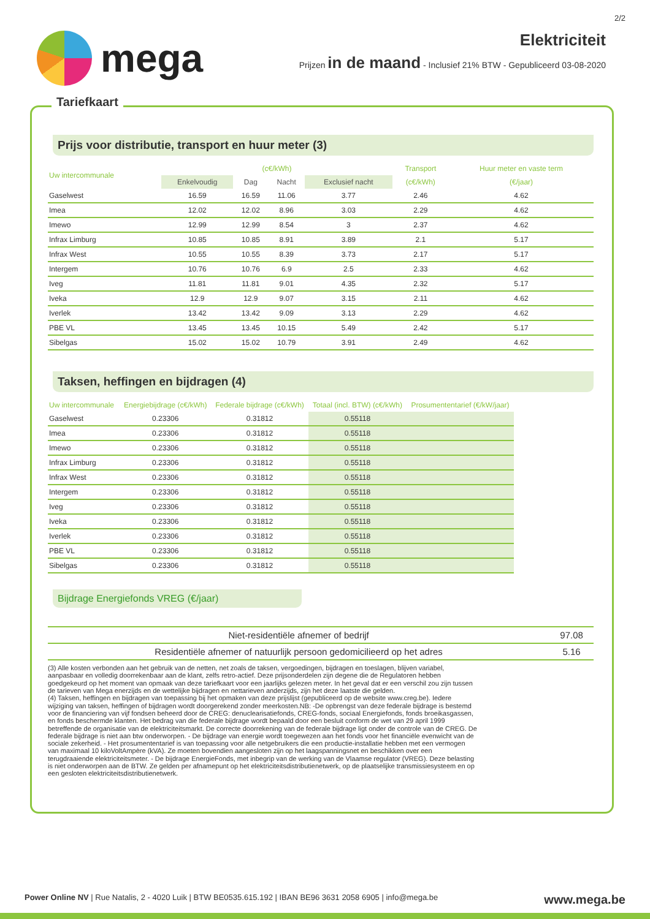2/2
mega
Elektriciteit
Prijzen in de maand - Inclusief 21% BTW - Gepubliceerd 03-08-2020
Tariefkaart
Prijs voor distributie, transport en huur meter (3)
| Uw intercommunale | (c€/kWh) | | | | Transport | Huur meter en vaste term |
| --- | --- | --- | --- | --- | --- | --- |
| | Enkelvoudig | Dag | Nacht | Exclusief nacht | (c€/kWh) | (€/jaar) |
| Gaselwest | 16.59 | 16.59 | 11.06 | 3.77 | 2.46 | 4.62 |
| Imea | 12.02 | 12.02 | 8.96 | 3.03 | 2.29 | 4.62 |
| Imewo | 12.99 | 12.99 | 8.54 | 3 | 2.37 | 4.62 |
| Infrax Limburg | 10.85 | 10.85 | 8.91 | 3.89 | 2.1 | 5.17 |
| Infrax West | 10.55 | 10.55 | 8.39 | 3.73 | 2.17 | 5.17 |
| Intergem | 10.76 | 10.76 | 6.9 | 2.5 | 2.33 | 4.62 |
| Iveg | 11.81 | 11.81 | 9.01 | 4.35 | 2.32 | 5.17 |
| Iveka | 12.9 | 12.9 | 9.07 | 3.15 | 2.11 | 4.62 |
| Iverlek | 13.42 | 13.42 | 9.09 | 3.13 | 2.29 | 4.62 |
| PBE VL | 13.45 | 13.45 | 10.15 | 5.49 | 2.42 | 5.17 |
| Sibelgas | 15.02 | 15.02 | 10.79 | 3.91 | 2.49 | 4.62 |
Taksen, heffingen en bijdragen (4)
| Uw intercommunale | Energiebijdrage (c€/kWh) | Federale bijdrage (c€/kWh) | Totaal (incl. BTW) (c€/kWh) | Prosumententarief (€/kW/jaar) |
| --- | --- | --- | --- | --- |
| Gaselwest | 0.23306 | 0.31812 | 0.55118 | |
| Imea | 0.23306 | 0.31812 | 0.55118 | |
| Imewo | 0.23306 | 0.31812 | 0.55118 | |
| Infrax Limburg | 0.23306 | 0.31812 | 0.55118 | |
| Infrax West | 0.23306 | 0.31812 | 0.55118 | |
| Intergem | 0.23306 | 0.31812 | 0.55118 | |
| Iveg | 0.23306 | 0.31812 | 0.55118 | |
| Iveka | 0.23306 | 0.31812 | 0.55118 | |
| Iverlek | 0.23306 | 0.31812 | 0.55118 | |
| PBE VL | 0.23306 | 0.31812 | 0.55118 | |
| Sibelgas | 0.23306 | 0.31812 | 0.55118 | |
Bijdrage Energiefonds VREG (€/jaar)
| Niet-residentiële afnemer of bedrijf | 97.08 |
| Residentiële afnemer of natuurlijk persoon gedomicilieerd op het adres | 5.16 |
(3) Alle kosten verbonden aan het gebruik van de netten, net zoals de taksen, vergoedingen, bijdragen en toeslagen, blijven variabel, aanpasbaar en volledig doorrekenbaar aan de klant, zelfs retro-actief. Deze prijsonderdelen zijn degene die de Regulatoren hebben goedgekeurd op het moment van opmaak van deze tariefkaart voor een jaarlijks gelezen meter. In het geval dat er een verschil zou zijn tussen de tarieven van Mega enerzijds en de wettelijke bijdragen en nettarieven anderzijds, zijn het deze laatste die gelden.
(4) Taksen, heffingen en bijdragen van toepassing bij het opmaken van deze prijslijst (gepubliceerd op de website www.creg.be). Iedere wijziging van taksen, heffingen of bijdragen wordt doorgerekend zonder meerkosten.NB: -De opbrengst van deze federale bijdrage is bestemd voor de financiering van vijf fondsen beheerd door de CREG: denuclearisatiefonds, CREG-fonds, sociaal Energiefonds, fonds broeikasgassen, en fonds beschermde klanten. Het bedrag van die federale bijdrage wordt bepaald door een besluit conform de wet van 29 april 1999 betreffende de organisatie van de elektriciteitsmarkt. De correcte doorrekening van de federale bijdrage ligt onder de controle van de CREG. De federale bijdrage is niet aan btw onderworpen. - De bijdrage van energie wordt toegewezen aan het fonds voor het financiële evenwicht van de sociale zekerheid. - Het prosumententarief is van toepassing voor alle netgebruikers die een productie-installatie hebben met een vermogen van maximaal 10 kiloVoltAmpère (kVA). Ze moeten bovendien aangesloten zijn op het laagspanningsnet en beschikken over een terugdraaiende elektriciteitsmeter. - De bijdrage EnergieFonds, met inbegrip van de werking van de Vlaamse regulator (VREG). Deze belasting is niet onderworpen aan de BTW. Ze gelden per afnamepunt op het elektriciteitsdistributienetwerk, op de plaatselijke transmissiesysteem en op een gesloten elektriciteitsdistributienetwerk.
Power Online NV | Rue Natalis, 2 - 4020 Luik | BTW BE0535.615.192 | IBAN BE96 3631 2058 6905 | info@mega.be www.mega.be